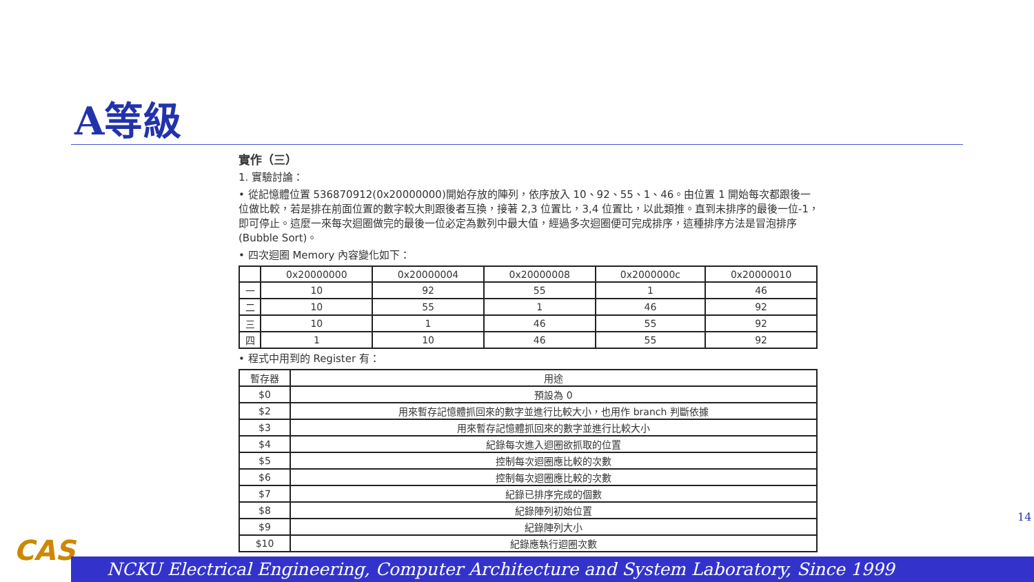A等級
實作（三）
1. 實驗討論：
• 從記憶體位置 536870912(0x20000000)開始存放的陣列，依序放入 10、92、55、1、46。由位置 1 開始每次都跟後一位做比較，若是排在前面位置的數字較大則跟後者互換，接著 2,3 位置比，3,4 位置比，以此類推。直到未排序的最後一位-1，即可停止。這麼一來每次迴圈做完的最後一位必定為數列中最大值，經過多次迴圈便可完成排序，這種排序方法是冒泡排序(Bubble Sort)。
• 四次迴圈 Memory 內容變化如下：
| | 0x20000000 | 0x20000004 | 0x20000008 | 0x2000000c | 0x20000010 |
| --- | --- | --- | --- | --- | --- |
| 一 | 10 | 92 | 55 | 1 | 46 |
| 二 | 10 | 55 | 1 | 46 | 92 |
| 三 | 10 | 1 | 46 | 55 | 92 |
| 四 | 1 | 10 | 46 | 55 | 92 |
• 程式中用到的 Register 有：
| 暫存器 | 用途 |
| --- | --- |
| $0 | 預設為 0 |
| $2 | 用來暫存記憶體抓回來的數字並進行比較大小，也用作 branch 判斷依據 |
| $3 | 用來暫存記憶體抓回來的數字並進行比較大小 |
| $4 | 紀錄每次進入迴圈欲抓取的位置 |
| $5 | 控制每次迴圈應比較的次數 |
| $6 | 控制每次迴圈應比較的次數 |
| $7 | 紀錄已排序完成的個數 |
| $8 | 紀錄陣列初始位置 |
| $9 | 紀錄陣列大小 |
| $10 | 紀錄應執行迴圈次數 |
14
CAS NCKU Electrical Engineering, Computer Architecture and System Laboratory, Since 1999